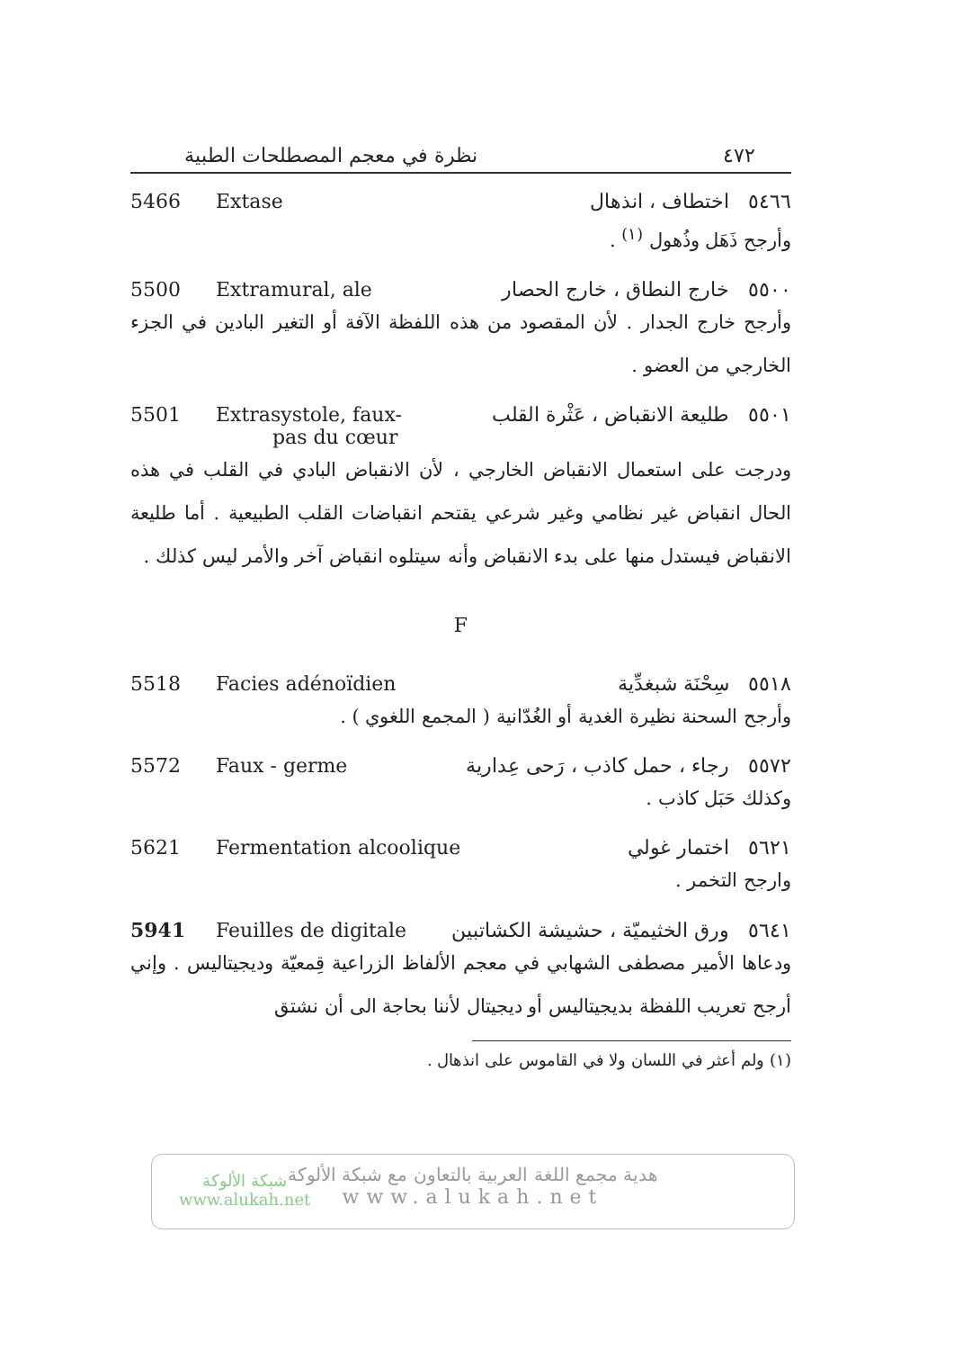٤٧٢ نظرة في معجم المصطلحات الطبية
5466 Extase ٥٤٦٦ اختطاف ، انذهال
وأرجح ذَهَل وذُهول <sup>(١)</sup> .
5500 Extramural, ale ٥٥٠٠ خارج النطاق ، خارج الحصار
وأرجح خارج الجدار . لأن المقصود من هذه اللفظة الآفة أو التغير البادين في الجزء الخارجي من العضو .
5501 Extrasystole, faux-
pas du cœur ٥٥٠١ طليعة الانقباض ، عَثْرة القلب
ودرجت على استعمال الانقباض الخارجي ، لأن الانقباض البادي في القلب في هذه الحال انقباض غير نظامي وغير شرعي يقتحم انقباضات القلب الطبيعية . أما طليعة الانقباض فيستدل منها على بدء الانقباض وأنه سيتلوه انقباض آخر والأمر ليس كذلك .
F
5518 Facies adénoïdien ٥٥١٨ سِحْنَة شبغدِّية
وأرجح السحنة نظيرة الغدية أو الغُدّانية ( المجمع اللغوي ) .
5572 Faux - germe ٥٥٧٢ رجاء ، حمل كاذب ، رَحى عِدارية
وكذلك حَبَل كاذب .
5621 Fermentation alcoolique ٥٦٢١ اختمار غولي
وارجح التخمر .
5941 Feuilles de digitale ٥٦٤١ ورق الخثيميّة ، حشيشة الكشاتبين
ودعاها الأمير مصطفى الشهابي في معجم الألفاظ الزراعية قِمعيّة وديجيتاليس . وإني أرجح تعريب اللفظة بديجيتاليس أو ديجيتال لأننا بحاجة الى أن نشتق
(١) ولم أعثر في اللسان ولا في القاموس على انذهال .
شبكة الألوكة
www.alukah.net
هدية مجمع اللغة العربية بالتعاون مع شبكة الألوكة
www.alukah.net